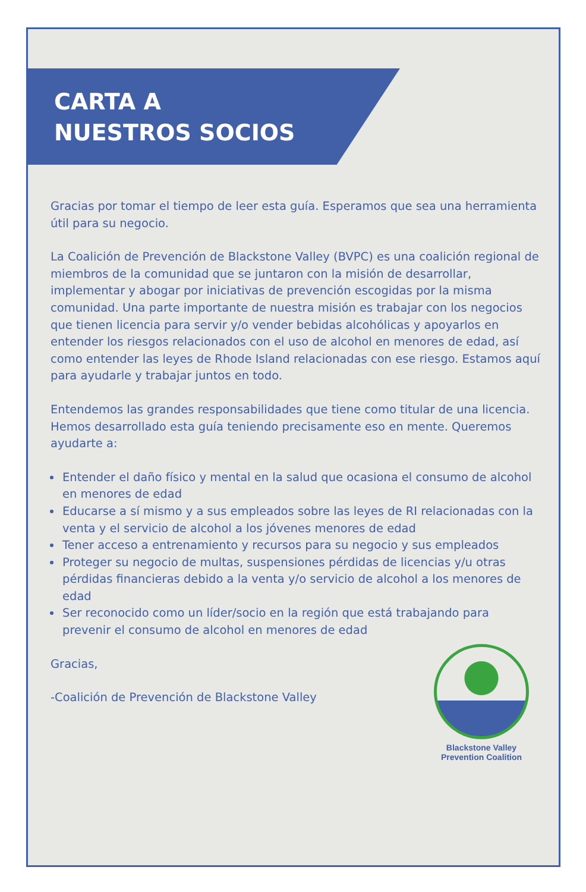CARTA A
NUESTROS SOCIOS
Gracias por tomar el tiempo de leer esta guía. Esperamos que sea una herramienta útil para su negocio.
La Coalición de Prevención de Blackstone Valley (BVPC) es una coalición regional de miembros de la comunidad que se juntaron con la misión de desarrollar, implementar y abogar por iniciativas de prevención escogidas por la misma comunidad. Una parte importante de nuestra misión es trabajar con los negocios que tienen licencia para servir y/o vender bebidas alcohólicas y apoyarlos en entender los riesgos relacionados con el uso de alcohol en menores de edad, así como entender las leyes de Rhode Island relacionadas con ese riesgo. Estamos aquí para ayudarle y trabajar juntos en todo.
Entendemos las grandes responsabilidades que tiene como titular de una licencia. Hemos desarrollado esta guía teniendo precisamente eso en mente. Queremos ayudarte a:
Entender el daño físico y mental en la salud que ocasiona el consumo de alcohol en menores de edad
Educarse a sí mismo y a sus empleados sobre las leyes de RI relacionadas con la venta y el servicio de alcohol a los jóvenes menores de edad
Tener acceso a entrenamiento y recursos para su negocio y sus empleados
Proteger su negocio de multas, suspensiones pérdidas de licencias y/u otras pérdidas financieras debido a la venta y/o servicio de alcohol a los menores de edad
Ser reconocido como un líder/socio en la región que está trabajando para prevenir el consumo de alcohol en menores de edad
Gracias,
-Coalición de Prevención de Blackstone Valley
Blackstone Valley
Prevention Coalition